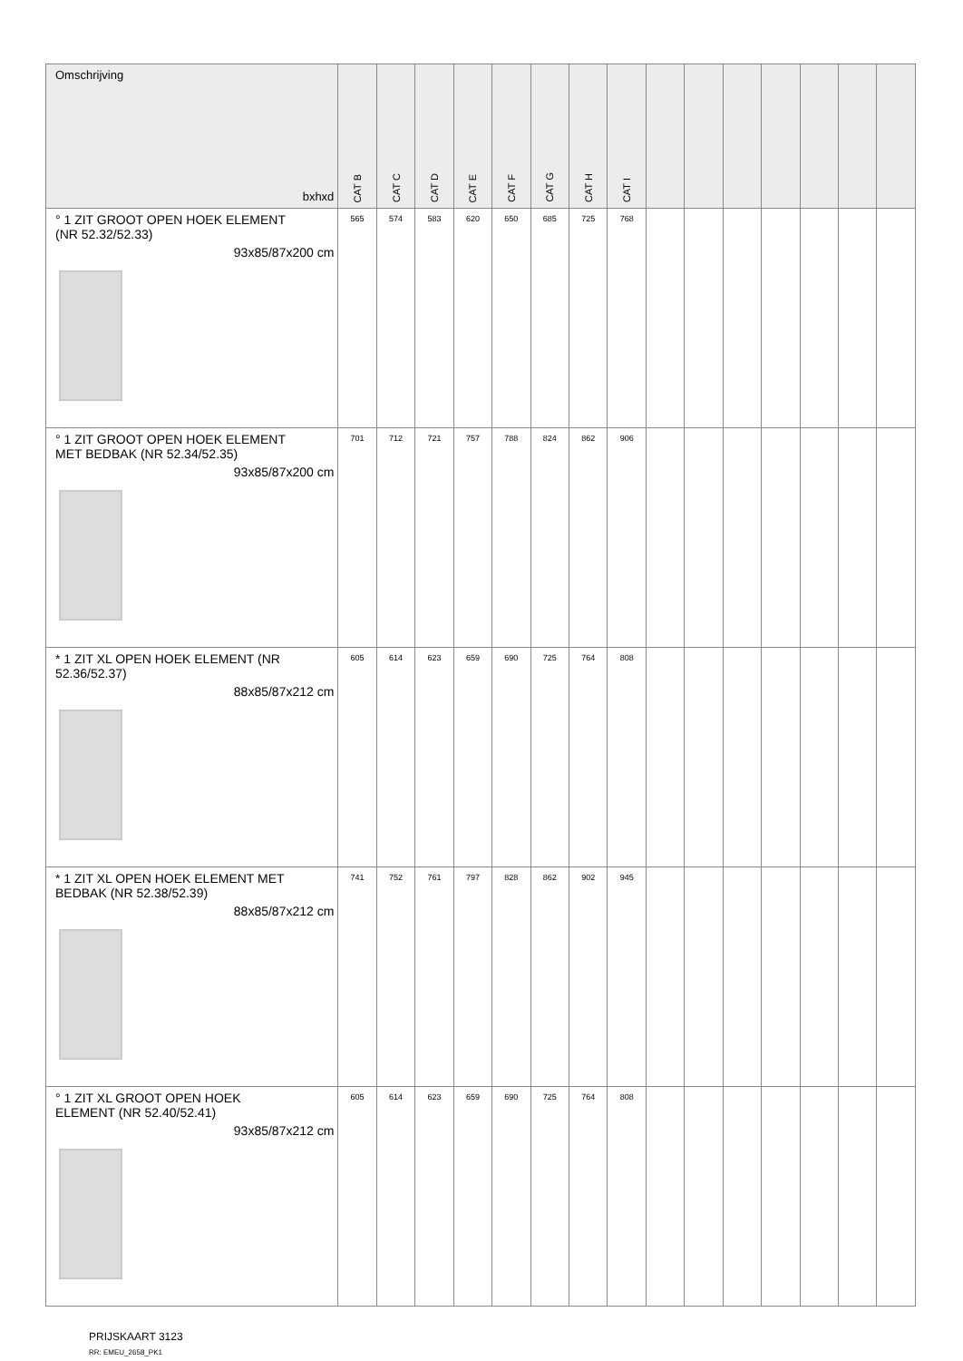| Omschrijving bxhxd | CAT B | CAT C | CAT D | CAT E | CAT F | CAT G | CAT H | CAT I | | | | | | | |
| --- | --- | --- | --- | --- | --- | --- | --- | --- | --- | --- | --- | --- | --- | --- | --- |
| ° 1 ZIT GROOT OPEN HOEK ELEMENT (NR 52.32/52.33) 93x85/87x200 cm | 565 | 574 | 583 | 620 | 650 | 685 | 725 | 768 | | | | | | | |
| ° 1 ZIT GROOT OPEN HOEK ELEMENT MET BEDBAK (NR 52.34/52.35) 93x85/87x200 cm | 701 | 712 | 721 | 757 | 788 | 824 | 862 | 906 | | | | | | | |
| * 1 ZIT XL OPEN HOEK ELEMENT (NR 52.36/52.37) 88x85/87x212 cm | 605 | 614 | 623 | 659 | 690 | 725 | 764 | 808 | | | | | | | |
| * 1 ZIT XL OPEN HOEK ELEMENT MET BEDBAK (NR 52.38/52.39) 88x85/87x212 cm | 741 | 752 | 761 | 797 | 828 | 862 | 902 | 945 | | | | | | | |
| ° 1 ZIT XL GROOT OPEN HOEK ELEMENT (NR 52.40/52.41) 93x85/87x212 cm | 605 | 614 | 623 | 659 | 690 | 725 | 764 | 808 | | | | | | | |
PRIJSKAART 3123
RR: EMEU_2658_PK1